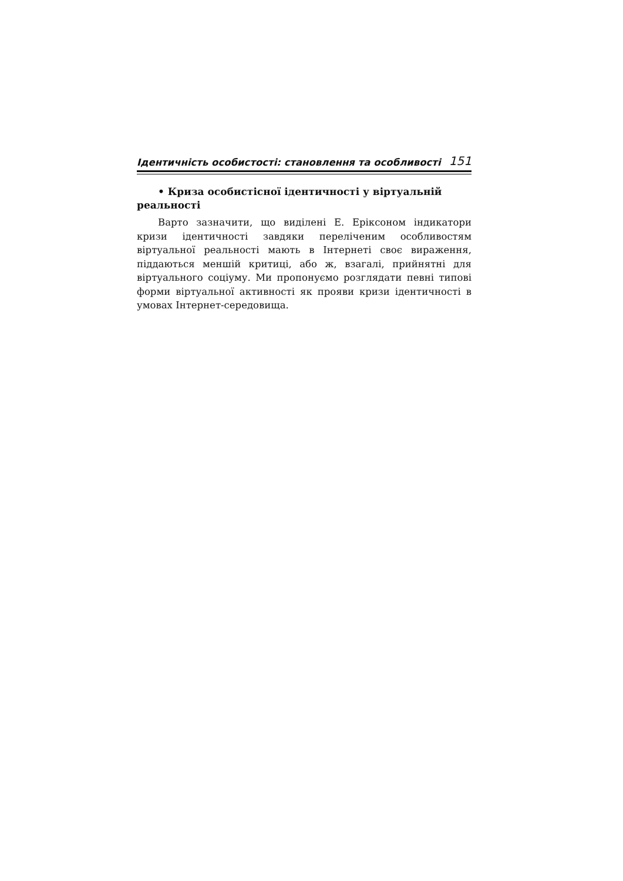Ідентичність особистості: становлення та особливості 151
• Криза особистісної ідентичності у віртуальній реальності
Варто зазначити, що виділені Е. Еріксоном індикатори кризи ідентичності завдяки переліченим особливостям віртуальної реальності мають в Інтернеті своє вираження, піддаються меншій критиці, або ж, взагалі, прийнятні для віртуального соціуму. Ми пропонуємо розглядати певні типові форми віртуальної активності як прояви кризи ідентичності в умовах Інтернет-середовища.